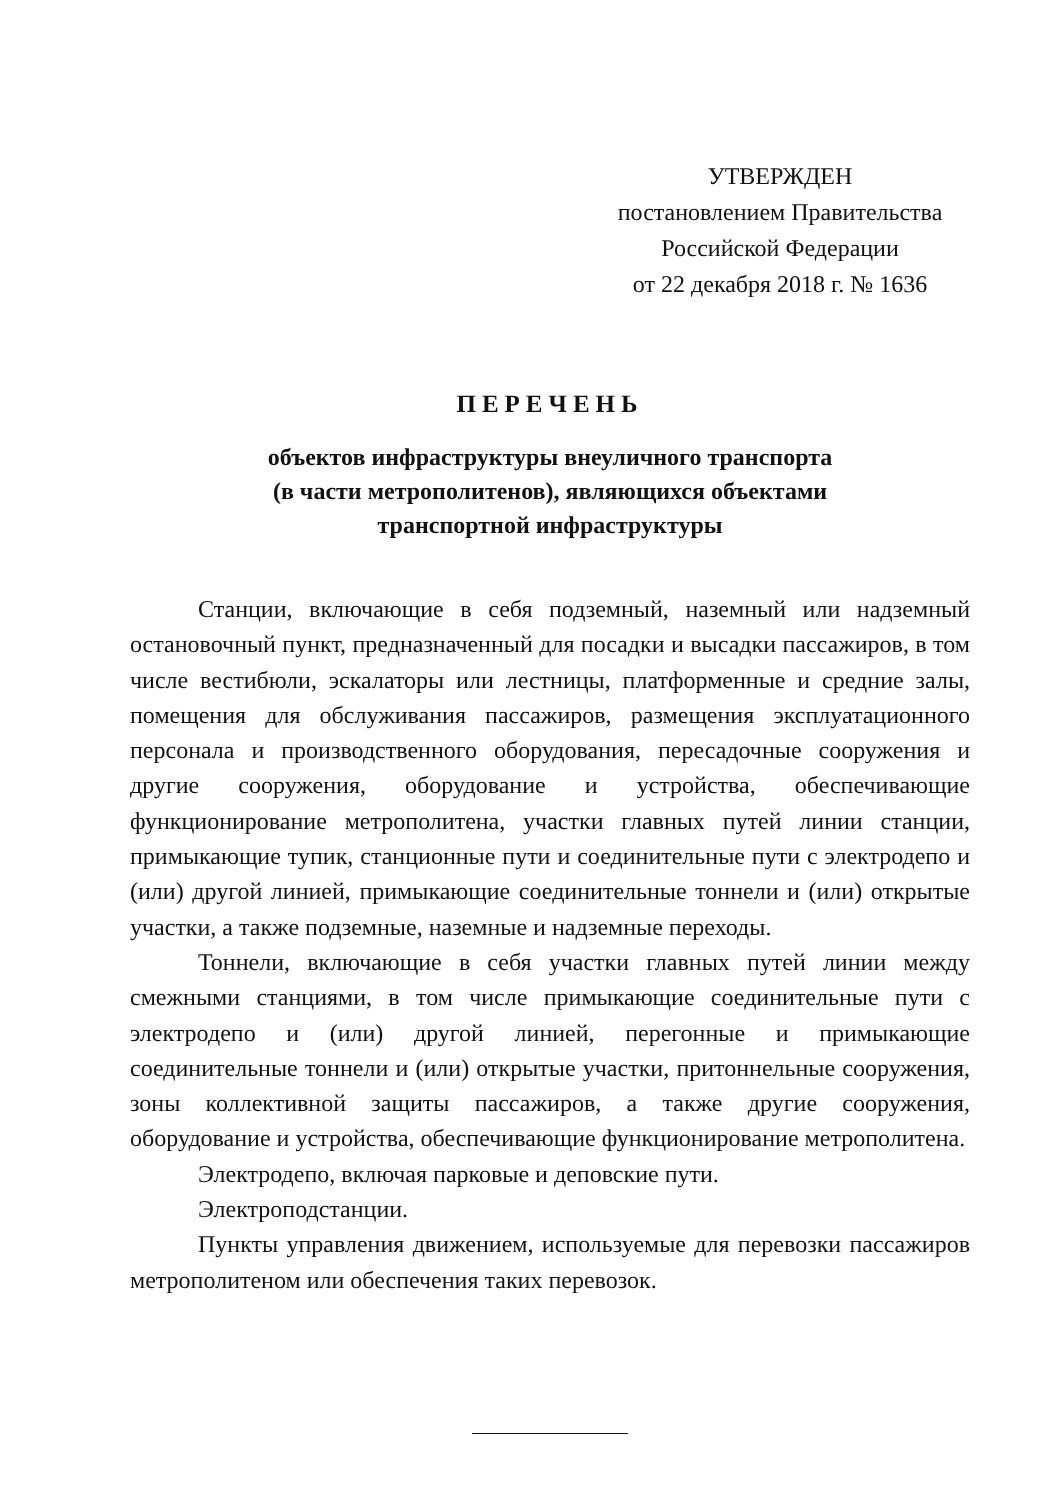УТВЕРЖДЕН
постановлением Правительства
Российской Федерации
от 22 декабря 2018 г. № 1636
ПЕРЕЧЕНЬ
объектов инфраструктуры внеуличного транспорта
(в части метрополитенов), являющихся объектами
транспортной инфраструктуры
Станции, включающие в себя подземный, наземный или надземный остановочный пункт, предназначенный для посадки и высадки пассажиров, в том числе вестибюли, эскалаторы или лестницы, платформенные и средние залы, помещения для обслуживания пассажиров, размещения эксплуатационного персонала и производственного оборудования, пересадочные сооружения и другие сооружения, оборудование и устройства, обеспечивающие функционирование метрополитена, участки главных путей линии станции, примыкающие тупик, станционные пути и соединительные пути с электродепо и (или) другой линией, примыкающие соединительные тоннели и (или) открытые участки, а также подземные, наземные и надземные переходы.
Тоннели, включающие в себя участки главных путей линии между смежными станциями, в том числе примыкающие соединительные пути с электродепо и (или) другой линией, перегонные и примыкающие соединительные тоннели и (или) открытые участки, притоннельные сооружения, зоны коллективной защиты пассажиров, а также другие сооружения, оборудование и устройства, обеспечивающие функционирование метрополитена.
Электродепо, включая парковые и деповские пути.
Электроподстанции.
Пункты управления движением, используемые для перевозки пассажиров метрополитеном или обеспечения таких перевозок.